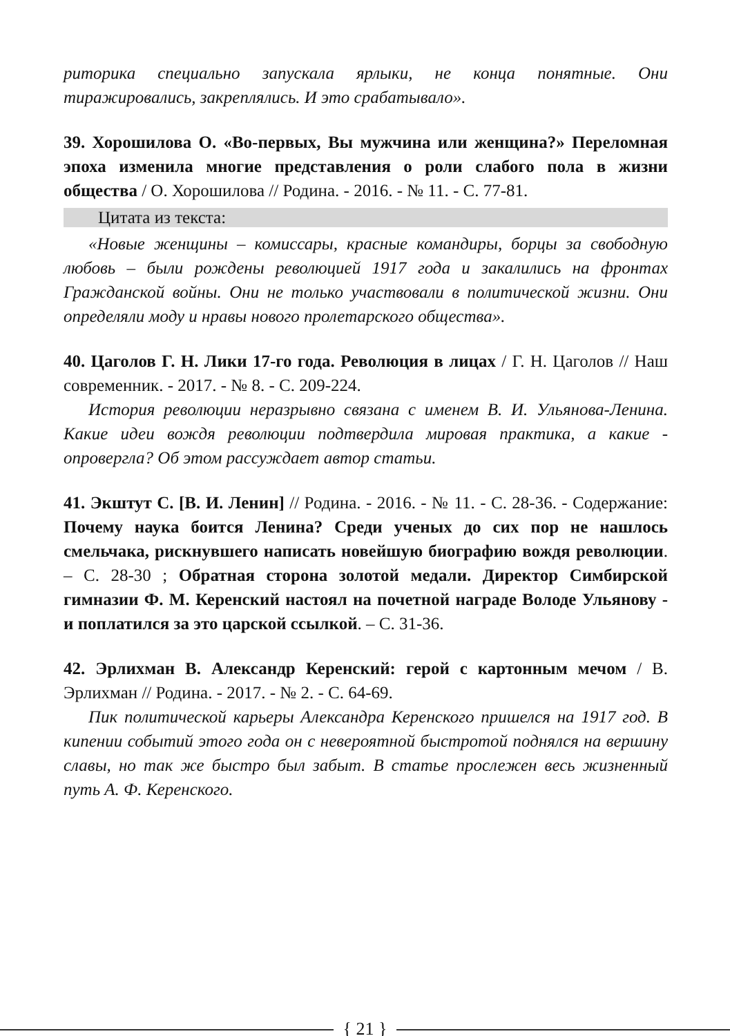риторика специально запускала ярлыки, не конца понятные. Они тиражировались, закреплялись. И это срабатывало».
39. Хорошилова О. «Во-первых, Вы мужчина или женщина?» Переломная эпоха изменила многие представления о роли слабого пола в жизни общества / О. Хорошилова // Родина. - 2016. - № 11. - С. 77-81.
Цитата из текста:
«Новые женщины – комиссары, красные командиры, борцы за свободную любовь – были рождены революцией 1917 года и закалились на фронтах Гражданской войны. Они не только участвовали в политической жизни. Они определяли моду и нравы нового пролетарского общества».
40. Цаголов Г. Н. Лики 17-го года. Революция в лицах / Г. Н. Цаголов // Наш современник. - 2017. - № 8. - С. 209-224.
История революции неразрывно связана с именем В. И. Ульянова-Ленина. Какие идеи вождя революции подтвердила мировая практика, а какие - опровергла? Об этом рассуждает автор статьи.
41. Экштут С. [В. И. Ленин] // Родина. - 2016. - № 11. - С. 28-36. - Содержание: Почему наука боится Ленина? Среди ученых до сих пор не нашлось смельчака, рискнувшего написать новейшую биографию вождя революции. – С. 28-30 ; Обратная сторона золотой медали. Директор Симбирской гимназии Ф. М. Керенский настоял на почетной награде Володе Ульянову - и поплатился за это царской ссылкой. – С. 31-36.
42. Эрлихман В. Александр Керенский: герой с картонным мечом / В. Эрлихман // Родина. - 2017. - № 2. - С. 64-69.
Пик политической карьеры Александра Керенского пришелся на 1917 год. В кипении событий этого года он с невероятной быстротой поднялся на вершину славы, но так же быстро был забыт. В статье прослежен весь жизненный путь А. Ф. Керенского.
{ 21 }